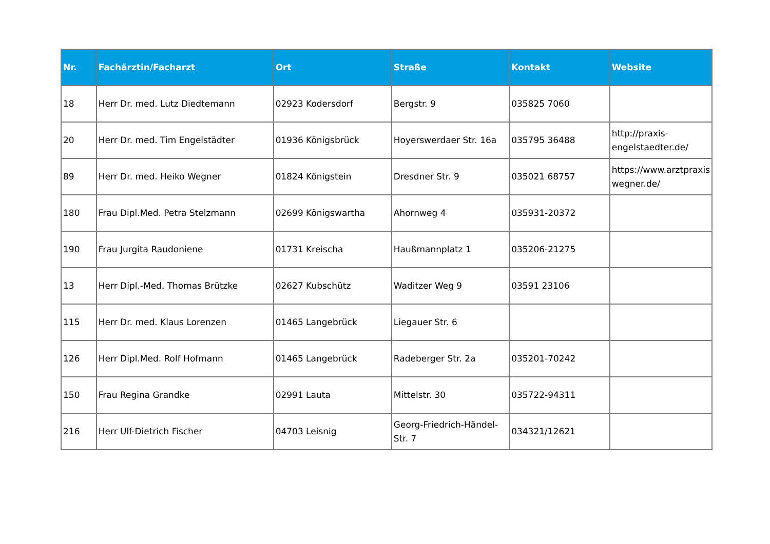| Nr. | Fachärztin/Facharzt | Ort | Straße | Kontakt | Website |
| --- | --- | --- | --- | --- | --- |
| 18 | Herr Dr. med. Lutz Diedtemann | 02923 Kodersdorf | Bergstr. 9 | 035825 7060 | |
| 20 | Herr Dr. med. Tim Engelstädter | 01936 Königsbrück | Hoyerswerdaer Str. 16a | 035795 36488 | http://praxis-engelstaedter.de/ |
| 89 | Herr Dr. med. Heiko Wegner | 01824 Königstein | Dresdner Str. 9 | 035021 68757 | https://www.arztpraxis wegner.de/ |
| 180 | Frau Dipl.Med. Petra Stelzmann | 02699 Königswartha | Ahornweg 4 | 035931-20372 | |
| 190 | Frau Jurgita Raudoniene | 01731 Kreischa | Haußmannplatz 1 | 035206-21275 | |
| 13 | Herr Dipl.-Med. Thomas Brützke | 02627 Kubschütz | Waditzer Weg 9 | 03591 23106 | |
| 115 | Herr Dr. med. Klaus Lorenzen | 01465 Langebrück | Liegauer Str. 6 | | |
| 126 | Herr Dipl.Med. Rolf Hofmann | 01465 Langebrück | Radeberger Str. 2a | 035201-70242 | |
| 150 | Frau Regina Grandke | 02991 Lauta | Mittelstr. 30 | 035722-94311 | |
| 216 | Herr Ulf-Dietrich Fischer | 04703 Leisnig | Georg-Friedrich-Händel-Str. 7 | 034321/12621 | |